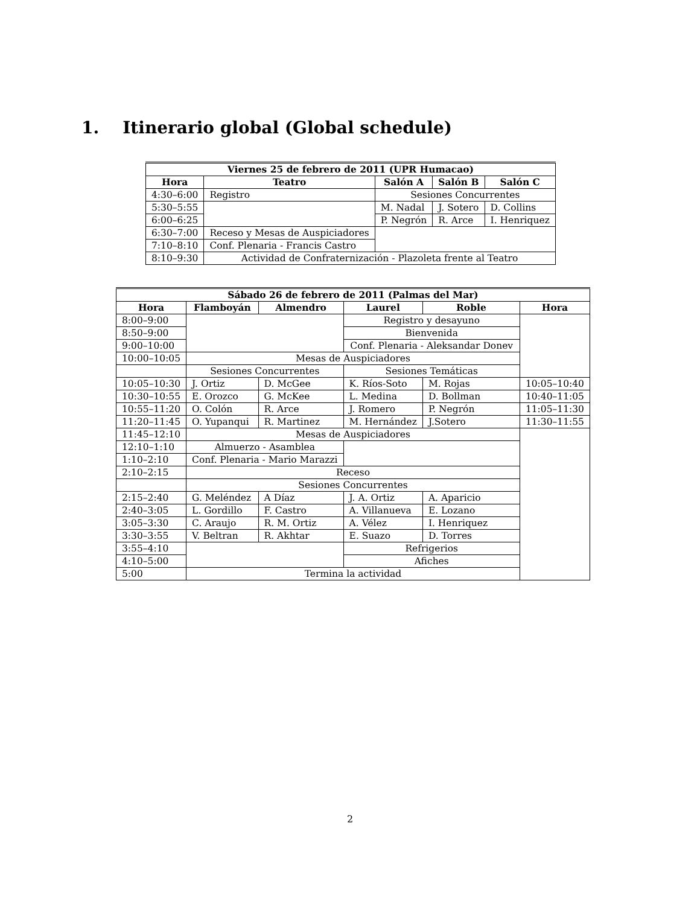1. Itinerario global (Global schedule)
| Viernes 25 de febrero de 2011 (UPR Humacao) | | | | |
| --- | --- | --- | --- | --- |
| Hora | Teatro | Salón A | Salón B | Salón C |
| 4:30–6:00 | Registro | Sesiones Concurrentes | | |
| 5:30–5:55 | | M. Nadal | J. Sotero | D. Collins |
| 6:00–6:25 | | P. Negrón | R. Arce | I. Henriquez |
| 6:30–7:00 | Receso y Mesas de Auspiciadores | | | |
| 7:10–8:10 | Conf. Plenaria - Francis Castro | | | |
| 8:10–9:30 | Actividad de Confraternización - Plazoleta frente al Teatro | | | |
| Sábado 26 de febrero de 2011 (Palmas del Mar) | | | | | |
| --- | --- | --- | --- | --- | --- |
| Hora | Flamboyán | Almendro | Laurel | Roble | Hora |
| 8:00–9:00 | | | Registro y desayuno | | |
| 8:50–9:00 | | | Bienvenida | | |
| 9:00–10:00 | | | Conf. Plenaria - Aleksandar Donev | | |
| 10:00–10:05 | Mesas de Auspiciadores | | | | |
| | Sesiones Concurrentes | | Sesiones Temáticas | | |
| 10:05–10:30 | J. Ortiz | D. McGee | K. Ríos-Soto | M. Rojas | 10:05–10:40 |
| 10:30–10:55 | E. Orozco | G. McKee | L. Medina | D. Bollman | 10:40–11:05 |
| 10:55–11:20 | O. Colón | R. Arce | J. Romero | P. Negrón | 11:05–11:30 |
| 11:20–11:45 | O. Yupanqui | R. Martinez | M. Hernández | J.Sotero | 11:30–11:55 |
| 11:45–12:10 | Mesas de Auspiciadores | | | | |
| 12:10–1:10 | Almuerzo - Asamblea | | | | |
| 1:10–2:10 | Conf. Plenaria - Mario Marazzi | | | | |
| 2:10–2:15 | Receso | | | | |
| | Sesiones Concurrentes | | | | |
| 2:15–2:40 | G. Meléndez | A Díaz | J. A. Ortiz | A. Aparicio | |
| 2:40–3:05 | L. Gordillo | F. Castro | A. Villanueva | E. Lozano | |
| 3:05–3:30 | C. Araujo | R. M. Ortiz | A. Vélez | I. Henriquez | |
| 3:30–3:55 | V. Beltran | R. Akhtar | E. Suazo | D. Torres | |
| 3:55–4:10 | | | Refrigerios | | |
| 4:10–5:00 | | | Afiches | | |
| 5:00 | Termina la actividad | | | | |
2